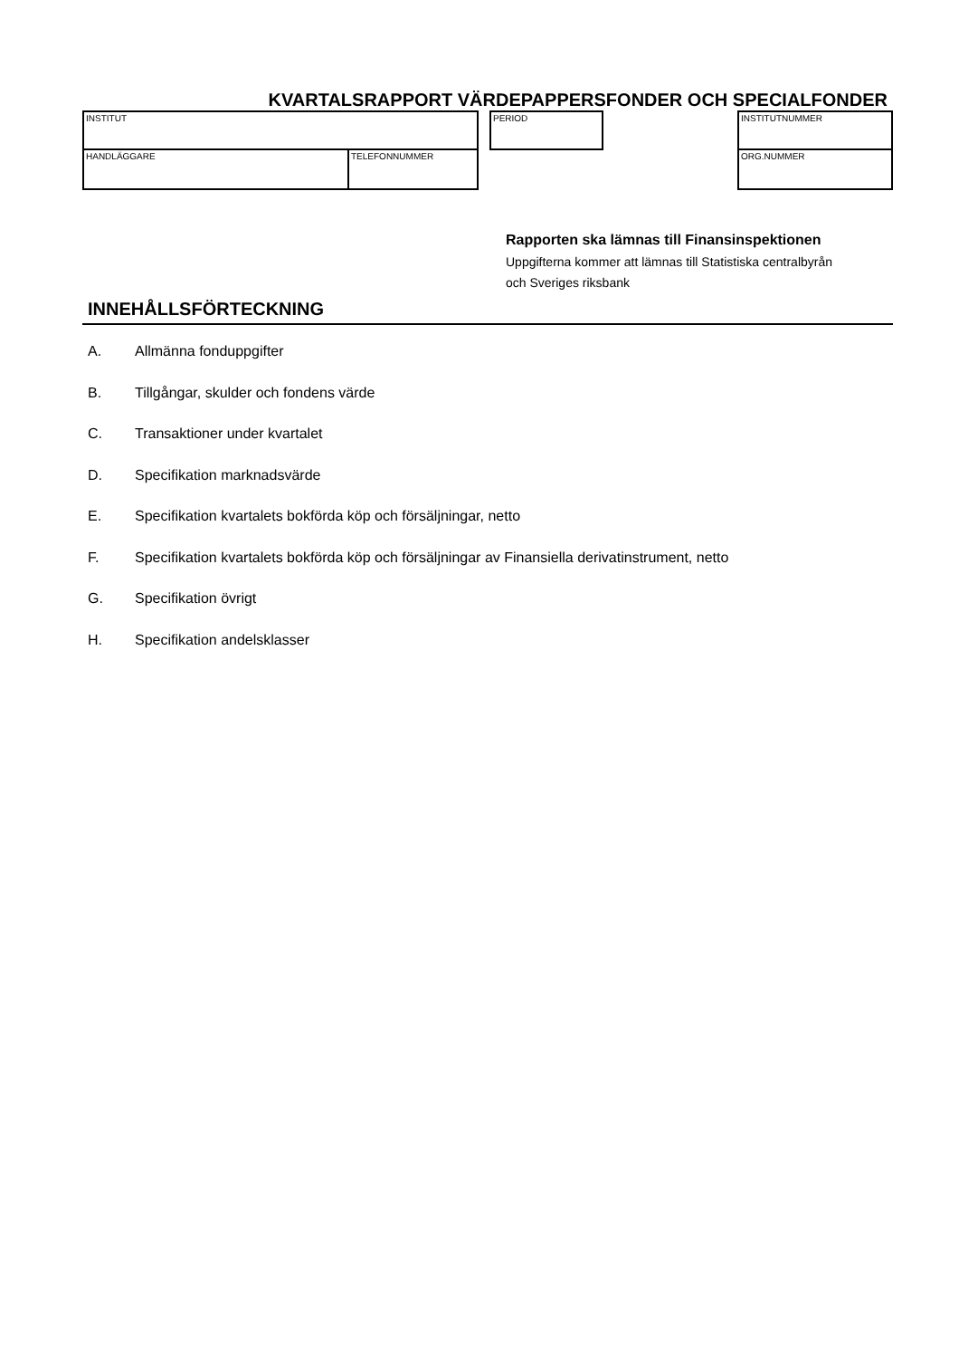KVARTALSRAPPORT VÄRDEPAPPERSFONDER OCH SPECIALFONDER
INSTITUT
HANDLÄGGARE TELEFONNUMMER
PERIOD INSTITUTNUMMER
ORG.NUMMER
Rapporten ska lämnas till Finansinspektionen
Uppgifterna kommer att lämnas till Statistiska centralbyrån
och Sveriges riksbank
INNEHÅLLSFÖRTECKNING
A. Allmänna fonduppgifter
B. Tillgångar, skulder och fondens värde
C. Transaktioner under kvartalet
D. Specifikation marknadsvärde
E. Specifikation kvartalets bokförda köp och försäljningar, netto
F. Specifikation kvartalets bokförda köp och försäljningar av Finansiella derivatinstrument, netto
G. Specifikation övrigt
H. Specifikation andelsklasser